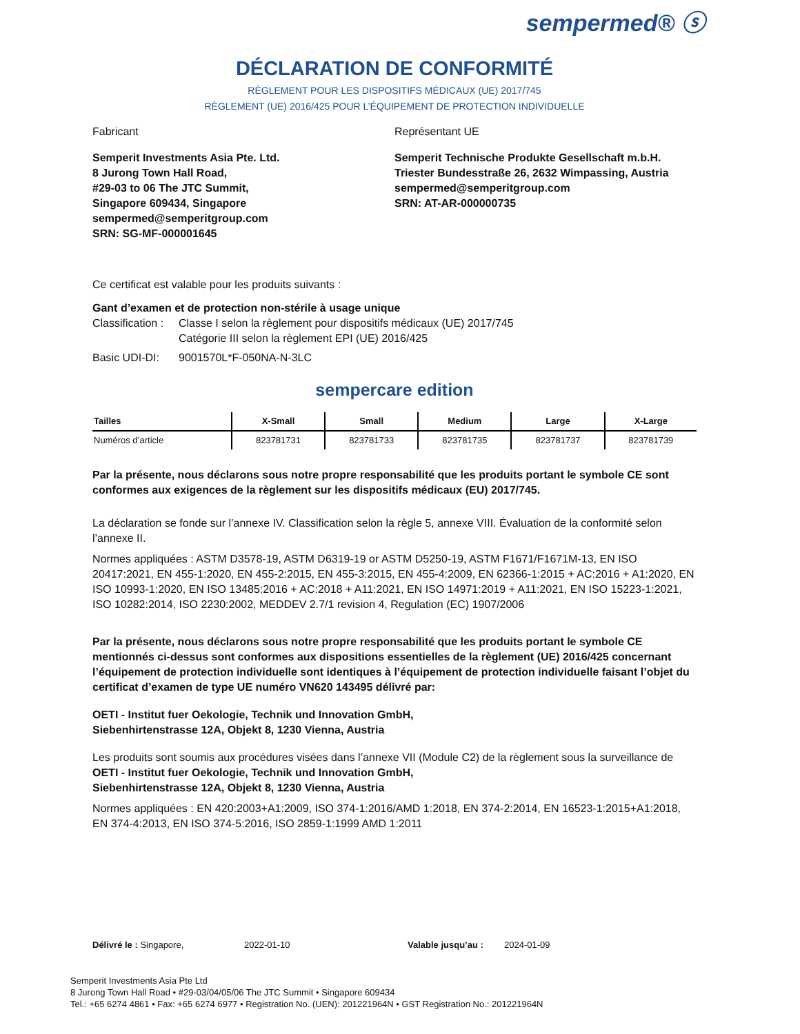sempermed® ⓢ
DÉCLARATION DE CONFORMITÉ
RÈGLEMENT POUR LES DISPOSITIFS MÉDICAUX (UE) 2017/745
RÈGLEMENT (UE) 2016/425 POUR L’ÉQUIPEMENT DE PROTECTION INDIVIDUELLE
Fabricant
Semperit Investments Asia Pte. Ltd.
8 Jurong Town Hall Road,
#29-03 to 06 The JTC Summit,
Singapore 609434, Singapore
sempermed@semperitgroup.com
SRN: SG-MF-000001645
Représentant UE
Semperit Technische Produkte Gesellschaft m.b.H.
Triester Bundesstraße 26, 2632 Wimpassing, Austria
sempermed@semperitgroup.com
SRN: AT-AR-000000735
Ce certificat est valable pour les produits suivants :
Gant d’examen et de protection non-stérile à usage unique
Classification : Classe I selon la règlement pour dispositifs médicaux (UE) 2017/745
Catégorie III selon la règlement EPI (UE) 2016/425
Basic UDI-DI: 9001570L*F-050NA-N-3LC
sempercare edition
| Tailles | X-Small | Small | Medium | Large | X-Large |
| --- | --- | --- | --- | --- | --- |
| Numéros d’article | 823781731 | 823781733 | 823781735 | 823781737 | 823781739 |
Par la présente, nous déclarons sous notre propre responsabilité que les produits portant le symbole CE sont conformes aux exigences de la règlement sur les dispositifs médicaux (EU) 2017/745.
La déclaration se fonde sur l’annexe IV. Classification selon la règle 5, annexe VIII. Évaluation de la conformité selon l’annexe II.
Normes appliquées : ASTM D3578-19, ASTM D6319-19 or ASTM D5250-19, ASTM F1671/F1671M-13, EN ISO 20417:2021, EN 455-1:2020, EN 455-2:2015, EN 455-3:2015, EN 455-4:2009, EN 62366-1:2015 + AC:2016 + A1:2020, EN ISO 10993-1:2020, EN ISO 13485:2016 + AC:2018 + A11:2021, EN ISO 14971:2019 + A11:2021, EN ISO 15223-1:2021, ISO 10282:2014, ISO 2230:2002, MEDDEV 2.7/1 revision 4, Regulation (EC) 1907/2006
Par la présente, nous déclarons sous notre propre responsabilité que les produits portant le symbole CE mentionnés ci-dessus sont conformes aux dispositions essentielles de la règlement (UE) 2016/425 concernant l’équipement de protection individuelle sont identiques à l’équipement de protection individuelle faisant l’objet du certificat d’examen de type UE numéro VN620 143495 délivré par:
OETI - Institut fuer Oekologie, Technik und Innovation GmbH,
Siebenhirtenstrasse 12A, Objekt 8, 1230 Vienna, Austria
Les produits sont soumis aux procédures visées dans l’annexe VII (Module C2) de la règlement sous la surveillance de OETI - Institut fuer Oekologie, Technik und Innovation GmbH,
Siebenhirtenstrasse 12A, Objekt 8, 1230 Vienna, Austria
Normes appliquées : EN 420:2003+A1:2009, ISO 374-1:2016/AMD 1:2018, EN 374-2:2014, EN 16523-1:2015+A1:2018, EN 374-4:2013, EN ISO 374-5:2016, ISO 2859-1:1999 AMD 1:2011
Délivré le : Singapore, 2022-01-10 Valable jusqu’au : 2024-01-09
Semperit Investments Asia Pte Ltd
8 Jurong Town Hall Road • #29-03/04/05/06 The JTC Summit • Singapore 609434
Tel.: +65 6274 4861 • Fax: +65 6274 6977 • Registration No. (UEN): 201221964N • GST Registration No.: 201221964N